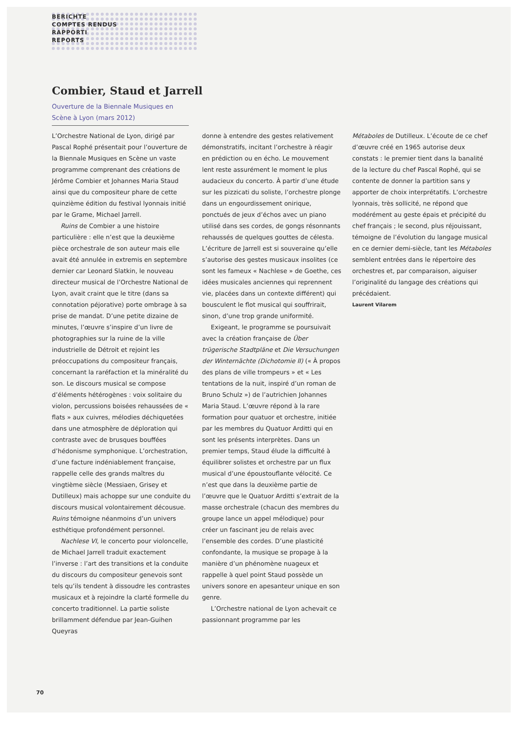BERICHTE
COMPTES RENDUS
RAPPORTI
REPORTS
Combier, Staud et Jarrell
Ouverture de la Biennale Musiques en Scène à Lyon (mars 2012)
L’Orchestre National de Lyon, dirigé par Pascal Rophé présentait pour l’ouverture de la Biennale Musiques en Scène un vaste programme comprenant des créations de Jérôme Combier et Johannes Maria Staud ainsi que du compositeur phare de cette quinzième édition du festival lyonnais initié par le Grame, Michael Jarrell.
Ruins de Combier a une histoire particulière : elle n’est que la deuxième pièce orchestrale de son auteur mais elle avait été annulée in extremis en septembre dernier car Leonard Slatkin, le nouveau directeur musical de l’Orchestre National de Lyon, avait craint que le titre (dans sa connotation péjorative) porte ombrage à sa prise de mandat. D’une petite dizaine de minutes, l’œuvre s’inspire d’un livre de photographies sur la ruine de la ville industrielle de Détroit et rejoint les préoccupations du compositeur français, concernant la raréfaction et la minéralité du son. Le discours musical se compose d’éléments hétérogènes : voix solitaire du violon, percussions boisées rehaussées de « flats » aux cuivres, mélodies déchiquetées dans une atmosphère de déploration qui contraste avec de brusques bouffées d’hédonisme symphonique. L’orchestration, d’une facture indéniablement française, rappelle celle des grands maîtres du vingtième siècle (Messiaen, Grisey et Dutilleux) mais achoppe sur une conduite du discours musical volontairement décousue. Ruins témoigne néanmoins d’un univers esthétique profondément personnel.
Nachlese VI, le concerto pour violoncelle, de Michael Jarrell traduit exactement l’inverse : l’art des transitions et la conduite du discours du compositeur genevois sont tels qu’ils tendent à dissoudre les contrastes musicaux et à rejoindre la clarté formelle du concerto traditionnel. La partie soliste brillamment défendue par Jean-Guihen Queyras
donne à entendre des gestes relativement démonstratifs, incitant l’orchestre à réagir en prédiction ou en écho. Le mouvement lent reste assurément le moment le plus audacieux du concerto. À partir d’une étude sur les pizzicati du soliste, l’orchestre plonge dans un engourdissement onirique, ponctués de jeux d’échos avec un piano utilisé dans ses cordes, de gongs résonnants rehaussés de quelques gouttes de célesta. L’écriture de Jarrell est si souveraine qu’elle s’autorise des gestes musicaux insolites (ce sont les fameux « Nachlese » de Goethe, ces idées musicales anciennes qui reprennent vie, placées dans un contexte différent) qui bousculent le flot musical qui souffrirait, sinon, d’une trop grande uniformité.
Exigeant, le programme se poursuivait avec la création française de Über trügerische Stadtpläne et Die Versuchungen der Winternächte (Dichotomie II) (« À propos des plans de ville trompeurs » et « Les tentations de la nuit, inspiré d’un roman de Bruno Schulz ») de l’autrichien Johannes Maria Staud. L’œuvre répond à la rare formation pour quatuor et orchestre, initiée par les membres du Quatuor Arditti qui en sont les présents interprètes. Dans un premier temps, Staud élude la difficulté à équilibrer solistes et orchestre par un flux musical d’une époustouflante vélocité. Ce n’est que dans la deuxième partie de l’œuvre que le Quatuor Arditti s’extrait de la masse orchestrale (chacun des membres du groupe lance un appel mélodique) pour créer un fascinant jeu de relais avec l’ensemble des cordes. D’une plasticité confondante, la musique se propage à la manière d’un phénomène nuageux et rappelle à quel point Staud possède un univers sonore en apesanteur unique en son genre.
L’Orchestre national de Lyon achevait ce passionnant programme par les
Métaboles de Dutilleux. L’écoute de ce chef d’œuvre créé en 1965 autorise deux constats : le premier tient dans la banalité de la lecture du chef Pascal Rophé, qui se contente de donner la partition sans y apporter de choix interprétatifs. L’orchestre lyonnais, très sollicité, ne répond que modérément au geste épais et précipité du chef français ; le second, plus réjouissant, témoigne de l’évolution du langage musical en ce dernier demi-siècle, tant les Métaboles semblent entrées dans le répertoire des orchestres et, par comparaison, aiguiser l’originalité du langage des créations qui précédaient.
Laurent Vilarem
70